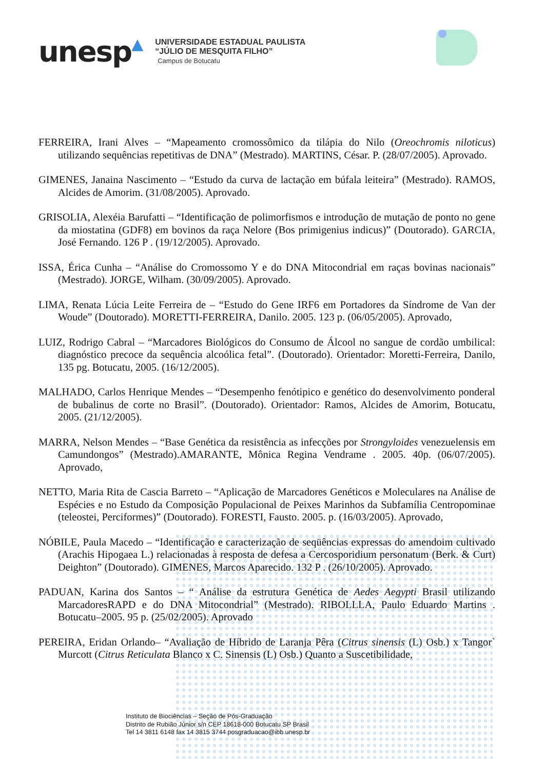unesp▲
UNIVERSIDADE ESTADUAL PAULISTA
“JÚLIO DE MESQUITA FILHO”
Campus de Botucatu
FERREIRA, Irani Alves – “Mapeamento cromossômico da tilápia do Nilo (Oreochromis niloticus) utilizando sequências repetitivas de DNA” (Mestrado). MARTINS, César. P. (28/07/2005). Aprovado.
GIMENES, Janaina Nascimento – “Estudo da curva de lactação em búfala leiteira” (Mestrado). RAMOS, Alcides de Amorim. (31/08/2005). Aprovado.
GRISOLIA, Alexéia Barufatti – “Identificação de polimorfismos e introdução de mutação de ponto no gene da miostatina (GDF8) em bovinos da raça Nelore (Bos primigenius indicus)” (Doutorado). GARCIA, José Fernando. 126 P . (19/12/2005). Aprovado.
ISSA, Érica Cunha – “Análise do Cromossomo Y e do DNA Mitocondrial em raças bovinas nacionais” (Mestrado). JORGE, Wilham. (30/09/2005). Aprovado.
LIMA, Renata Lúcia Leite Ferreira de – “Estudo do Gene IRF6 em Portadores da Síndrome de Van der Woude” (Doutorado). MORETTI-FERREIRA, Danilo. 2005. 123 p. (06/05/2005). Aprovado,
LUIZ, Rodrigo Cabral – “Marcadores Biológicos do Consumo de Álcool no sangue de cordão umbilical: diagnóstico precoce da sequência alcoólica fetal”. (Doutorado). Orientador: Moretti-Ferreira, Danilo, 135 pg. Botucatu, 2005. (16/12/2005).
MALHADO, Carlos Henrique Mendes – “Desempenho fenótipico e genético do desenvolvimento ponderal de bubalinus de corte no Brasil”. (Doutorado). Orientador: Ramos, Alcides de Amorim, Botucatu, 2005. (21/12/2005).
MARRA, Nelson Mendes – “Base Genética da resistência as infecções por Strongyloides venezuelensis em Camundongos” (Mestrado).AMARANTE, Mônica Regina Vendrame . 2005. 40p. (06/07/2005). Aprovado,
NETTO, Maria Rita de Cascia Barreto – “Aplicação de Marcadores Genéticos e Moleculares na Análise de Espécies e no Estudo da Composição Populacional de Peixes Marinhos da Subfamília Centropominae (teleostei, Perciformes)” (Doutorado). FORESTI, Fausto. 2005. p. (16/03/2005). Aprovado,
NÓBILE, Paula Macedo – “Identificação e caracterização de seqüências expressas do amendoim cultivado (Arachis Hipogaea L.) relacionadas à resposta de defesa a Cercosporidium personatum (Berk. & Curt) Deighton” (Doutorado). GIMENES, Marcos Aparecido. 132 P . (26/10/2005). Aprovado.
PADUAN, Karina dos Santos – “ Análise da estrutura Genética de Aedes Aegypti Brasil utilizando MarcadoresRAPD e do DNA Mitocondrial” (Mestrado). RIBOLLLA, Paulo Eduardo Martins . Botucatu–2005. 95 p. (25/02/2005). Aprovado
PEREIRA, Eridan Orlando– “Avaliação de Híbrido de Laranja Pêra (Citrus sinensis (L) Osb.) x Tangor` Murcott (Citrus Reticulata Blanco x C. Sinensis (L) Osb.) Quanto a Suscetibilidade,
Instituto de Biociências – Seção de Pós-Graduação
Distrito de Rubião Júnior s/n CEP 18618-000 Botucatu SP Brasil
Tel 14 3811 6148 fax 14 3815 3744 posgraduacao@ibb.unesp.br